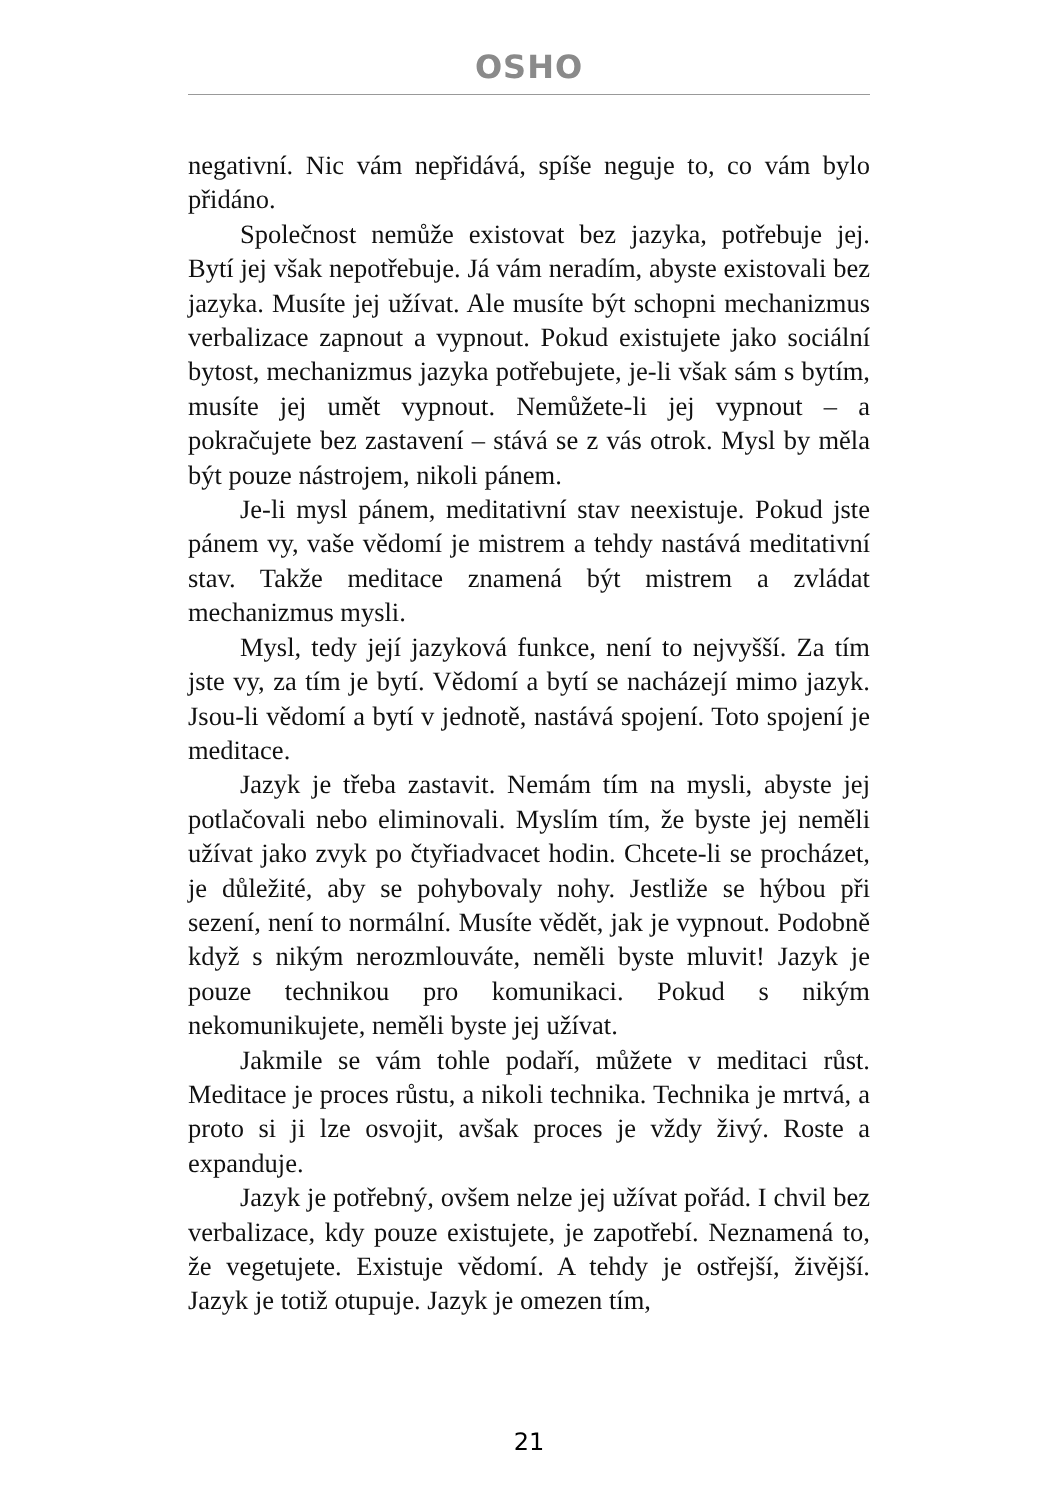OSHO
negativní. Nic vám nepřidává, spíše neguje to, co vám bylo přidáno.
Společnost nemůže existovat bez jazyka, potřebuje jej. Bytí jej však nepotřebuje. Já vám neradím, abyste existovali bez jazyka. Musíte jej užívat. Ale musíte být schopni mechanizmus verbalizace zapnout a vypnout. Pokud existujete jako sociální bytost, mechanizmus jazyka potřebujete, je-li však sám s bytím, musíte jej umět vypnout. Nemůžete-li jej vypnout – a pokračujete bez zastavení – stává se z vás otrok. Mysl by měla být pouze nástrojem, nikoli pánem.
Je-li mysl pánem, meditativní stav neexistuje. Pokud jste pánem vy, vaše vědomí je mistrem a tehdy nastává meditativní stav. Takže meditace znamená být mistrem a zvládat mechanizmus mysli.
Mysl, tedy její jazyková funkce, není to nejvyšší. Za tím jste vy, za tím je bytí. Vědomí a bytí se nacházejí mimo jazyk. Jsou-li vědomí a bytí v jednotě, nastává spojení. Toto spojení je meditace.
Jazyk je třeba zastavit. Nemám tím na mysli, abyste jej potlačovali nebo eliminovali. Myslím tím, že byste jej neměli užívat jako zvyk po čtyřiadvacet hodin. Chcete-li se procházet, je důležité, aby se pohybovaly nohy. Jestliže se hýbou při sezení, není to normální. Musíte vědět, jak je vypnout. Podobně když s nikým nerozmlouváte, neměli byste mluvit! Jazyk je pouze technikou pro komunikaci. Pokud s nikým nekomunikujete, neměli byste jej užívat.
Jakmile se vám tohle podaří, můžete v meditaci růst. Meditace je proces růstu, a nikoli technika. Technika je mrtvá, a proto si ji lze osvojit, avšak proces je vždy živý. Roste a expanduje.
Jazyk je potřebný, ovšem nelze jej užívat pořád. I chvil bez verbalizace, kdy pouze existujete, je zapotřebí. Neznamená to, že vegetujete. Existuje vědomí. A tehdy je ostřejší, živější. Jazyk je totiž otupuje. Jazyk je omezen tím,
21